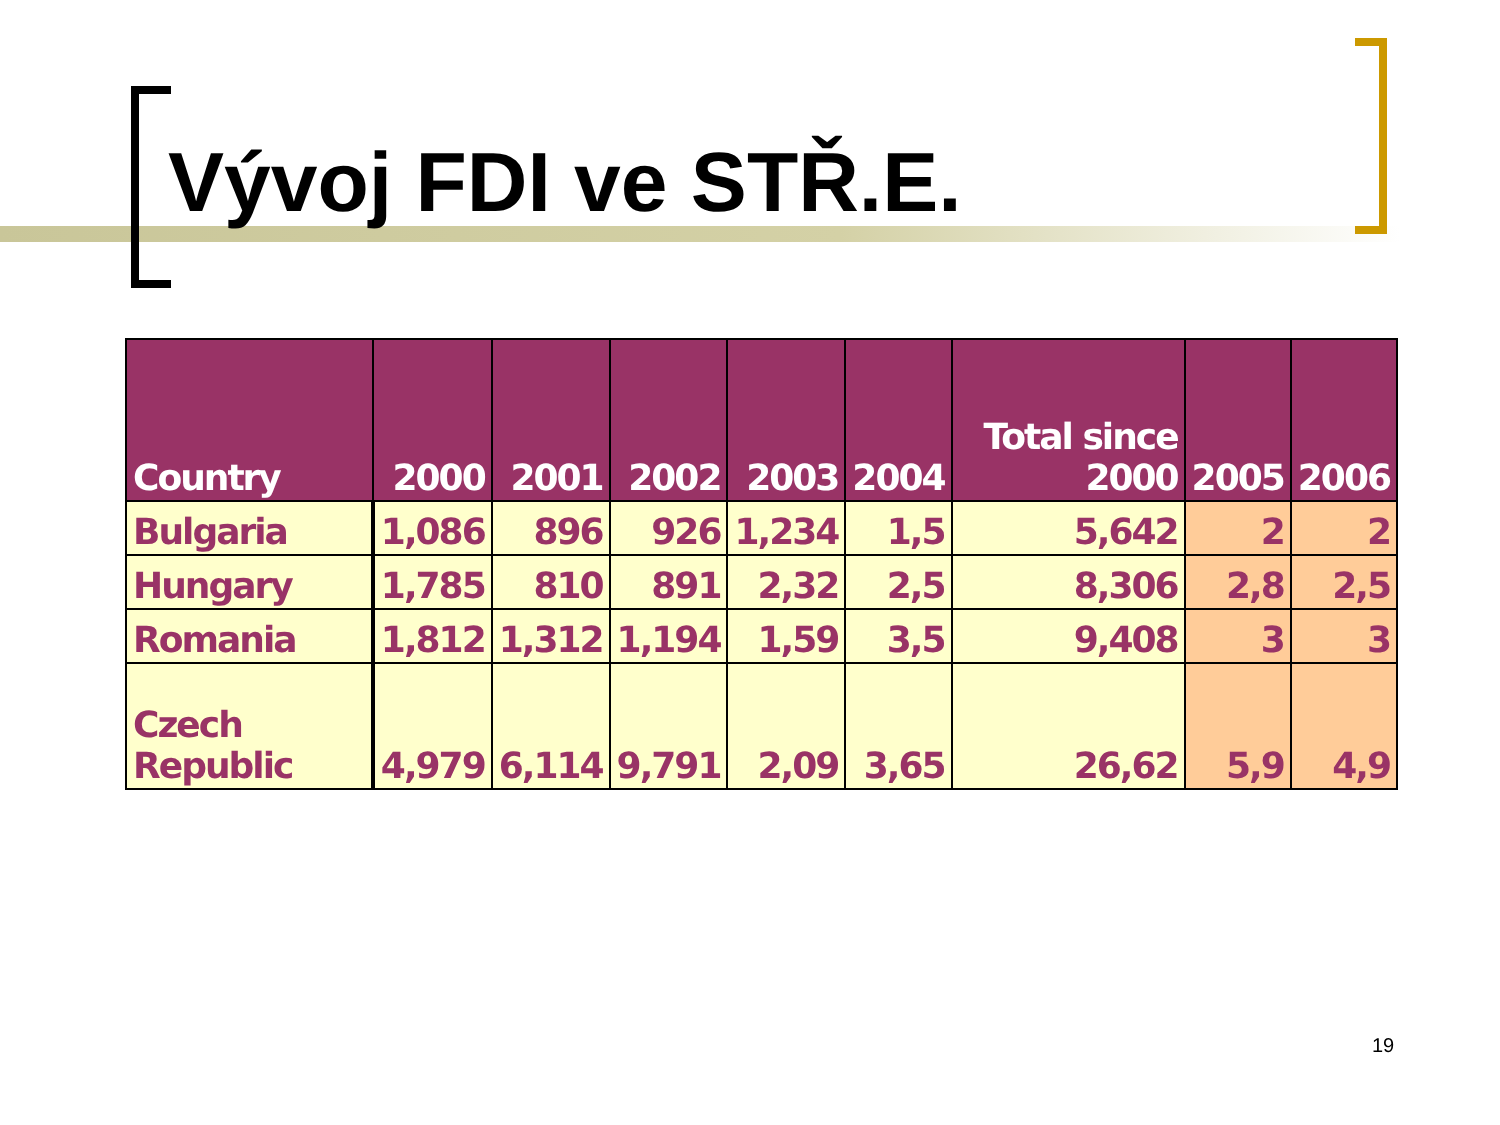Vývoj FDI ve STŘ.E.
| Country | 2000 | 2001 | 2002 | 2003 | 2004 | Total since 2000 | 2005 | 2006 |
| --- | --- | --- | --- | --- | --- | --- | --- | --- |
| Bulgaria | 1,086 | 896 | 926 | 1,234 | 1,5 | 5,642 | 2 | 2 |
| Hungary | 1,785 | 810 | 891 | 2,32 | 2,5 | 8,306 | 2,8 | 2,5 |
| Romania | 1,812 | 1,312 | 1,194 | 1,59 | 3,5 | 9,408 | 3 | 3 |
| Czech Republic | 4,979 | 6,114 | 9,791 | 2,09 | 3,65 | 26,62 | 5,9 | 4,9 |
19